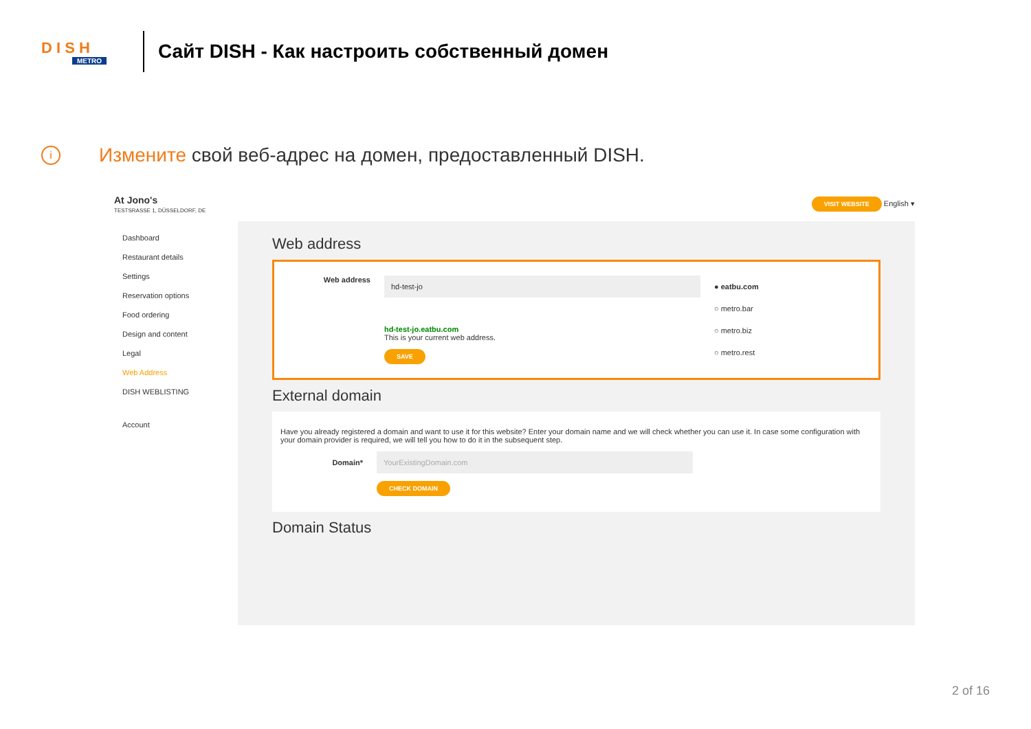D I S H
METRO
Сайт DISH - Как настроить собственный домен
i Измените свой веб-адрес на домен, предоставленный DISH.
At Jono's
TESTSRASSE 1, DÜSSELDORF, DE
VISIT WEBSITE English ▾
Dashboard
Restaurant details
Settings
Reservation options
Food ordering
Design and content
Legal
Web Address
DISH WEBLISTING
Account
Web address
Web address
hd-test-jo
hd-test-jo.eatbu.com
This is your current web address.
SAVE
● eatbu.com
○ metro.bar
○ metro.biz
○ metro.rest
External domain
Have you already registered a domain and want to use it for this website? Enter your domain name and we will check whether you can use it. In case some configuration with your domain provider is required, we will tell you how to do it in the subsequent step.
Domain*
YourExistingDomain.com
CHECK DOMAIN
Domain Status
2 of 16